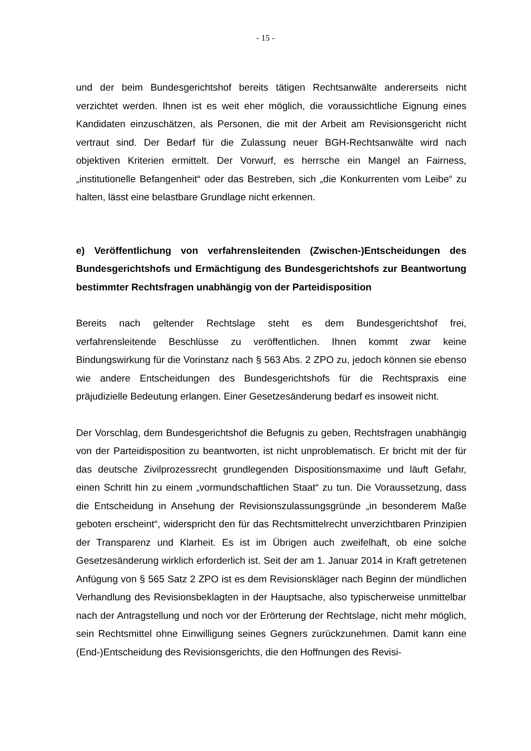- 15 -
und der beim Bundesgerichtshof bereits tätigen Rechtsanwälte andererseits nicht verzichtet werden. Ihnen ist es weit eher möglich, die voraussichtliche Eignung eines Kandidaten einzuschätzen, als Personen, die mit der Arbeit am Revisionsgericht nicht vertraut sind. Der Bedarf für die Zulassung neuer BGH-Rechtsanwälte wird nach objektiven Kriterien ermittelt. Der Vorwurf, es herrsche ein Mangel an Fairness, „institutionelle Befangenheit“ oder das Bestreben, sich „die Konkurrenten vom Leibe“ zu halten, lässt eine belastbare Grundlage nicht erkennen.
e) Veröffentlichung von verfahrensleitenden (Zwischen-)Entscheidungen des Bundesgerichtshofs und Ermächtigung des Bundesgerichtshofs zur Beantwortung bestimmter Rechtsfragen unabhängig von der Parteidisposition
Bereits nach geltender Rechtslage steht es dem Bundesgerichtshof frei, verfahrensleitende Beschlüsse zu veröffentlichen. Ihnen kommt zwar keine Bindungswirkung für die Vorinstanz nach § 563 Abs. 2 ZPO zu, jedoch können sie ebenso wie andere Entscheidungen des Bundesgerichtshofs für die Rechtspraxis eine präjudizielle Bedeutung erlangen. Einer Gesetzesänderung bedarf es insoweit nicht.
Der Vorschlag, dem Bundesgerichtshof die Befugnis zu geben, Rechtsfragen unabhängig von der Parteidisposition zu beantworten, ist nicht unproblematisch. Er bricht mit der für das deutsche Zivilprozessrecht grundlegenden Dispositionsmaxime und läuft Gefahr, einen Schritt hin zu einem „vormundschaftlichen Staat“ zu tun. Die Voraussetzung, dass die Entscheidung in Ansehung der Revisionszulassungsgründe „in besonderem Maße geboten erscheint“, widerspricht den für das Rechtsmittelrecht unverzichtbaren Prinzipien der Transparenz und Klarheit. Es ist im Übrigen auch zweifelhaft, ob eine solche Gesetzesänderung wirklich erforderlich ist. Seit der am 1. Januar 2014 in Kraft getretenen Anfügung von § 565 Satz 2 ZPO ist es dem Revisionskläger nach Beginn der mündlichen Verhandlung des Revisionsbeklagten in der Hauptsache, also typischerweise unmittelbar nach der Antragstellung und noch vor der Erörterung der Rechtslage, nicht mehr möglich, sein Rechtsmittel ohne Einwilligung seines Gegners zurückzunehmen. Damit kann eine (End-)Entscheidung des Revisionsgerichts, die den Hoffnungen des Revisi-